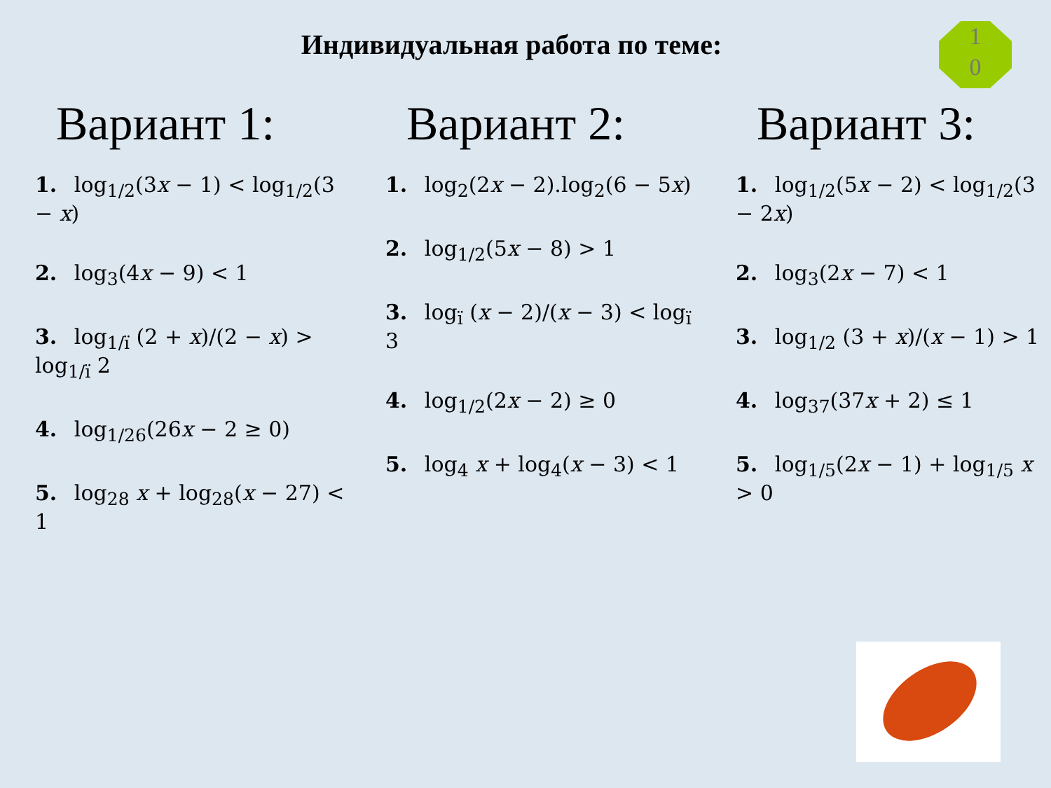Индивидуальная работа по теме:
1
0
Вариант 1:
1. log<sub>1/2</sub>(3x − 1) < log<sub>1/2</sub>(3 − x)
2. log<sub>3</sub>(4x − 9) < 1
3. log<sub>1/ї</sub> (2 + x)/(2 − x) > log<sub>1/ї</sub> 2
4. log<sub>1/26</sub>(26x − 2 ≥ 0)
5. log<sub>28</sub> x + log<sub>28</sub>(x − 27) < 1
Вариант 2:
1. log<sub>2</sub>(2x − 2).log<sub>2</sub>(6 − 5x)
2. log<sub>1/2</sub>(5x − 8) > 1
3. log<sub>ї</sub> (x − 2)/(x − 3) < log<sub>ї</sub> 3
4. log<sub>1/2</sub>(2x − 2) ≥ 0
5. log<sub>4</sub> x + log<sub>4</sub>(x − 3) < 1
Вариант 3:
1. log<sub>1/2</sub>(5x − 2) < log<sub>1/2</sub>(3 − 2x)
2. log<sub>3</sub>(2x − 7) < 1
3. log<sub>1/2</sub> (3 + x)/(x − 1) > 1
4. log<sub>37</sub>(37x + 2) ≤ 1
5. log<sub>1/5</sub>(2x − 1) + log<sub>1/5</sub> x > 0